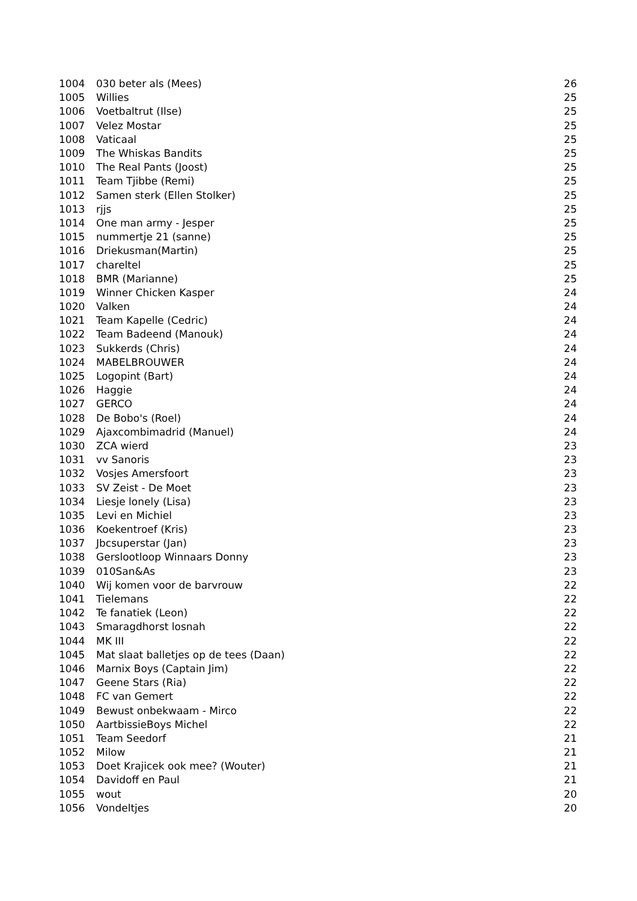| 1004 | 030 beter als (Mees) | 26 |
| 1005 | Willies | 25 |
| 1006 | Voetbaltrut (Ilse) | 25 |
| 1007 | Velez Mostar | 25 |
| 1008 | Vaticaal | 25 |
| 1009 | The Whiskas Bandits | 25 |
| 1010 | The Real Pants (Joost) | 25 |
| 1011 | Team Tjibbe (Remi) | 25 |
| 1012 | Samen sterk (Ellen Stolker) | 25 |
| 1013 | rjjs | 25 |
| 1014 | One man army - Jesper | 25 |
| 1015 | nummertje 21 (sanne) | 25 |
| 1016 | Driekusman(Martin) | 25 |
| 1017 | chareltel | 25 |
| 1018 | BMR (Marianne) | 25 |
| 1019 | Winner Chicken Kasper | 24 |
| 1020 | Valken | 24 |
| 1021 | Team Kapelle (Cedric) | 24 |
| 1022 | Team Badeend (Manouk) | 24 |
| 1023 | Sukkerds (Chris) | 24 |
| 1024 | MABELBROUWER | 24 |
| 1025 | Logopint (Bart) | 24 |
| 1026 | Haggie | 24 |
| 1027 | GERCO | 24 |
| 1028 | De Bobo's (Roel) | 24 |
| 1029 | Ajaxcombimadrid (Manuel) | 24 |
| 1030 | ZCA wierd | 23 |
| 1031 | vv Sanoris | 23 |
| 1032 | Vosjes Amersfoort | 23 |
| 1033 | SV Zeist - De Moet | 23 |
| 1034 | Liesje lonely (Lisa) | 23 |
| 1035 | Levi en Michiel | 23 |
| 1036 | Koekentroef (Kris) | 23 |
| 1037 | Jbcsuperstar (Jan) | 23 |
| 1038 | Gerslootloop Winnaars Donny | 23 |
| 1039 | 010San&As | 23 |
| 1040 | Wij komen voor de barvrouw | 22 |
| 1041 | Tielemans | 22 |
| 1042 | Te fanatiek (Leon) | 22 |
| 1043 | Smaragdhorst losnah | 22 |
| 1044 | MK III | 22 |
| 1045 | Mat slaat balletjes op de tees (Daan) | 22 |
| 1046 | Marnix Boys (Captain Jim) | 22 |
| 1047 | Geene Stars (Ria) | 22 |
| 1048 | FC van Gemert | 22 |
| 1049 | Bewust onbekwaam - Mirco | 22 |
| 1050 | AartbissieBoys Michel | 22 |
| 1051 | Team Seedorf | 21 |
| 1052 | Milow | 21 |
| 1053 | Doet Krajicek ook mee? (Wouter) | 21 |
| 1054 | Davidoff en Paul | 21 |
| 1055 | wout | 20 |
| 1056 | Vondeltjes | 20 |